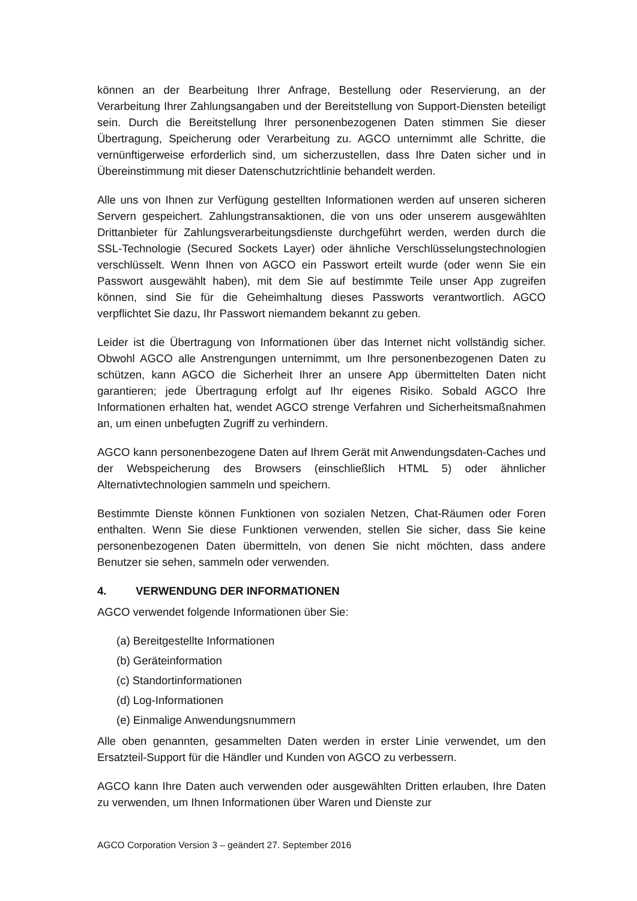können an der Bearbeitung Ihrer Anfrage, Bestellung oder Reservierung, an der Verarbeitung Ihrer Zahlungsangaben und der Bereitstellung von Support-Diensten beteiligt sein. Durch die Bereitstellung Ihrer personenbezogenen Daten stimmen Sie dieser Übertragung, Speicherung oder Verarbeitung zu. AGCO unternimmt alle Schritte, die vernünftigerweise erforderlich sind, um sicherzustellen, dass Ihre Daten sicher und in Übereinstimmung mit dieser Datenschutzrichtlinie behandelt werden.
Alle uns von Ihnen zur Verfügung gestellten Informationen werden auf unseren sicheren Servern gespeichert. Zahlungstransaktionen, die von uns oder unserem ausgewählten Drittanbieter für Zahlungsverarbeitungsdienste durchgeführt werden, werden durch die SSL-Technologie (Secured Sockets Layer) oder ähnliche Verschlüsselungstechnologien verschlüsselt. Wenn Ihnen von AGCO ein Passwort erteilt wurde (oder wenn Sie ein Passwort ausgewählt haben), mit dem Sie auf bestimmte Teile unser App zugreifen können, sind Sie für die Geheimhaltung dieses Passworts verantwortlich. AGCO verpflichtet Sie dazu, Ihr Passwort niemandem bekannt zu geben.
Leider ist die Übertragung von Informationen über das Internet nicht vollständig sicher. Obwohl AGCO alle Anstrengungen unternimmt, um Ihre personenbezogenen Daten zu schützen, kann AGCO die Sicherheit Ihrer an unsere App übermittelten Daten nicht garantieren; jede Übertragung erfolgt auf Ihr eigenes Risiko. Sobald AGCO Ihre Informationen erhalten hat, wendet AGCO strenge Verfahren und Sicherheitsmaßnahmen an, um einen unbefugten Zugriff zu verhindern.
AGCO kann personenbezogene Daten auf Ihrem Gerät mit Anwendungsdaten-Caches und der Webspeicherung des Browsers (einschließlich HTML 5) oder ähnlicher Alternativtechnologien sammeln und speichern.
Bestimmte Dienste können Funktionen von sozialen Netzen, Chat-Räumen oder Foren enthalten. Wenn Sie diese Funktionen verwenden, stellen Sie sicher, dass Sie keine personenbezogenen Daten übermitteln, von denen Sie nicht möchten, dass andere Benutzer sie sehen, sammeln oder verwenden.
4. VERWENDUNG DER INFORMATIONEN
AGCO verwendet folgende Informationen über Sie:
(a) Bereitgestellte Informationen
(b) Geräteinformation
(c) Standortinformationen
(d) Log-Informationen
(e) Einmalige Anwendungsnummern
Alle oben genannten, gesammelten Daten werden in erster Linie verwendet, um den Ersatzteil-Support für die Händler und Kunden von AGCO zu verbessern.
AGCO kann Ihre Daten auch verwenden oder ausgewählten Dritten erlauben, Ihre Daten zu verwenden, um Ihnen Informationen über Waren und Dienste zur
AGCO Corporation Version 3 – geändert 27. September 2016